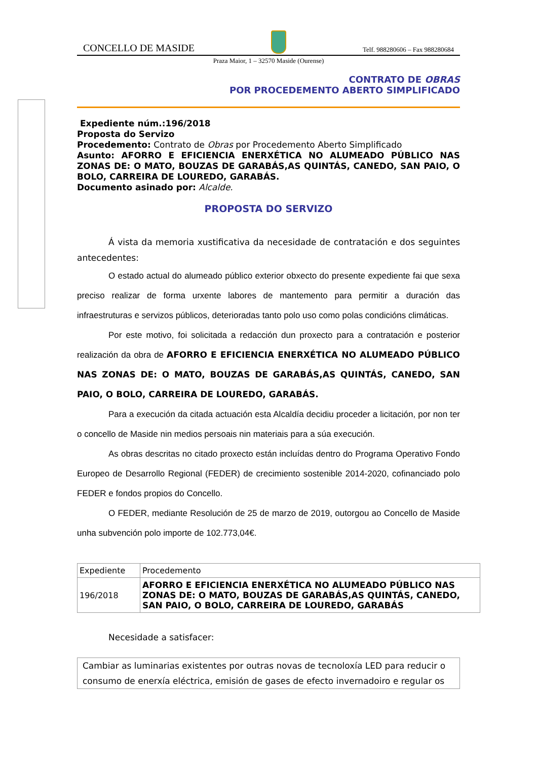CONCELLO DE MASIDE
Telf. 988280606 – Fax 988280684
Praza Maior, 1 – 32570 Maside (Ourense)
CONTRATO DE OBRAS
POR PROCEDEMENTO ABERTO SIMPLIFICADO
Expediente núm.:196/2018
Proposta do Servizo
Procedemento: Contrato de Obras por Procedemento Aberto Simplificado
Asunto: AFORRO E EFICIENCIA ENERXÉTICA NO ALUMEADO PÚBLICO NAS ZONAS DE: O MATO, BOUZAS DE GARABÁS,AS QUINTÁS, CANEDO, SAN PAIO, O BOLO, CARREIRA DE LOUREDO, GARABÁS.
Documento asinado por: Alcalde.
PROPOSTA DO SERVIZO
Á vista da memoria xustificativa da necesidade de contratación e dos seguintes antecedentes:
O estado actual do alumeado público exterior obxecto do presente expediente fai que sexa preciso realizar de forma urxente labores de mantemento para permitir a duración das infraestruturas e servizos públicos, deterioradas tanto polo uso como polas condicións climáticas.
Por este motivo, foi solicitada a redacción dun proxecto para a contratación e posterior realización da obra de AFORRO E EFICIENCIA ENERXÉTICA NO ALUMEADO PÚBLICO NAS ZONAS DE: O MATO, BOUZAS DE GARABÁS,AS QUINTÁS, CANEDO, SAN PAIO, O BOLO, CARREIRA DE LOUREDO, GARABÁS.
Para a execución da citada actuación esta Alcaldía decidiu proceder a licitación, por non ter o concello de Maside nin medios persoais nin materiais para a súa execución.
As obras descritas no citado proxecto están incluídas dentro do Programa Operativo Fondo Europeo de Desarrollo Regional (FEDER) de crecimiento sostenible 2014-2020, cofinanciado polo FEDER e fondos propios do Concello.
O FEDER, mediante Resolución de 25 de marzo de 2019, outorgou ao Concello de Maside unha subvención polo importe de 102.773,04€.
| Expediente | Procedemento |
| 196/2018 | AFORRO E EFICIENCIA ENERXÉTICA NO ALUMEADO PÚBLICO NAS ZONAS DE: O MATO, BOUZAS DE GARABÁS,AS QUINTÁS, CANEDO, SAN PAIO, O BOLO, CARREIRA DE LOUREDO, GARABÁS |
Necesidade a satisfacer:
Cambiar as luminarias existentes por outras novas de tecnoloxía LED para reducir o consumo de enerxía eléctrica, emisión de gases de efecto invernadoiro e regular os